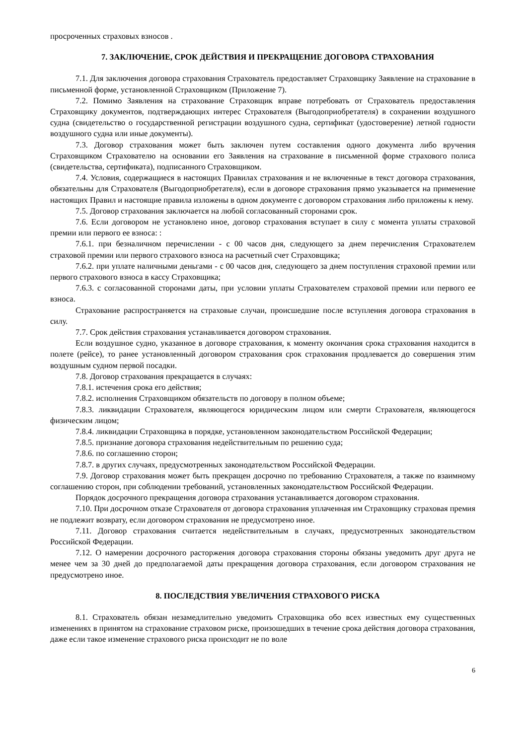просроченных страховых взносов .
7. ЗАКЛЮЧЕНИЕ, СРОК ДЕЙСТВИЯ И ПРЕКРАЩЕНИЕ ДОГОВОРА СТРАХОВАНИЯ
7.1. Для заключения договора страхования Страхователь предоставляет Страховщику Заявление на страхование в письменной форме, установленной Страховщиком (Приложение 7).
7.2. Помимо Заявления на страхование Страховщик вправе потребовать от Страхователь предоставления Страховщику документов, подтверждающих интерес Страхователя (Выгодоприобретателя) в сохранении воздушного судна (свидетельство о государственной регистрации воздушного судна, сертификат (удостоверение) летной годности воздушного судна или иные документы).
7.3. Договор страхования может быть заключен путем составления одного документа либо вручения Страховщиком Страхователю на основании его Заявления на страхование в письменной форме страхового полиса (свидетельства, сертификата), подписанного Страховщиком.
7.4. Условия, содержащиеся в настоящих Правилах страхования и не включенные в текст договора страхования, обязательны для Страхователя (Выгодоприобретателя), если в договоре страхования прямо указывается на применение настоящих Правил и настоящие правила изложены в одном документе с договором страхования либо приложены к нему.
7.5. Договор страхования заключается на любой согласованный сторонами срок.
7.6. Если договором не установлено иное, договор страхования вступает в силу с момента уплаты страховой премии или первого ее взноса: :
7.6.1. при безналичном перечислении - с 00 часов дня, следующего за днем перечисления Страхователем страховой премии или первого страхового взноса на расчетный счет Страховщика;
7.6.2. при уплате наличными деньгами - с 00 часов дня, следующего за днем поступления страховой премии или первого страхового взноса в кассу Страховщика;
7.6.3. с согласованной сторонами даты, при условии уплаты Страхователем страховой премии или первого ее взноса.
Страхование распространяется на страховые случаи, происшедшие после вступления договора страхования в силу.
7.7. Срок действия страхования устанавливается договором страхования.
Если воздушное судно, указанное в договоре страхования, к моменту окончания срока страхования находится в полете (рейсе), то ранее установленный договором страхования срок страхования продлевается до совершения этим воздушным судном первой посадки.
7.8. Договор страхования прекращается в случаях:
7.8.1. истечения срока его действия;
7.8.2. исполнения Страховщиком обязательств по договору в полном объеме;
7.8.3. ликвидации Страхователя, являющегося юридическим лицом или смерти Страхователя, являющегося физическим лицом;
7.8.4. ликвидации Страховщика в порядке, установленном законодательством Российской Федерации;
7.8.5. признание договора страхования недействительным по решению суда;
7.8.6. по соглашению сторон;
7.8.7. в других случаях, предусмотренных законодательством Российской Федерации.
7.9. Договор страхования может быть прекращен досрочно по требованию Страхователя, а также по взаимному соглашению сторон, при соблюдении требований, установленных законодательством Российской Федерации.
Порядок досрочного прекращения договора страхования устанавливается договором страхования.
7.10. При досрочном отказе Страхователя от договора страхования уплаченная им Страховщику страховая премия не подлежит возврату, если договором страхования не предусмотрено иное.
7.11. Договор страхования считается недействительным в случаях, предусмотренных законодательством Российской Федерации.
7.12. О намерении досрочного расторжения договора страхования стороны обязаны уведомить друг друга не менее чем за 30 дней до предполагаемой даты прекращения договора страхования, если договором страхования не предусмотрено иное.
8. ПОСЛЕДСТВИЯ УВЕЛИЧЕНИЯ СТРАХОВОГО РИСКА
8.1. Страхователь обязан незамедлительно уведомить Страховщика обо всех известных ему существенных изменениях в принятом на страхование страховом риске, произошедших в течение срока действия договора страхования, даже если такое изменение страхового риска происходит не по воле
6